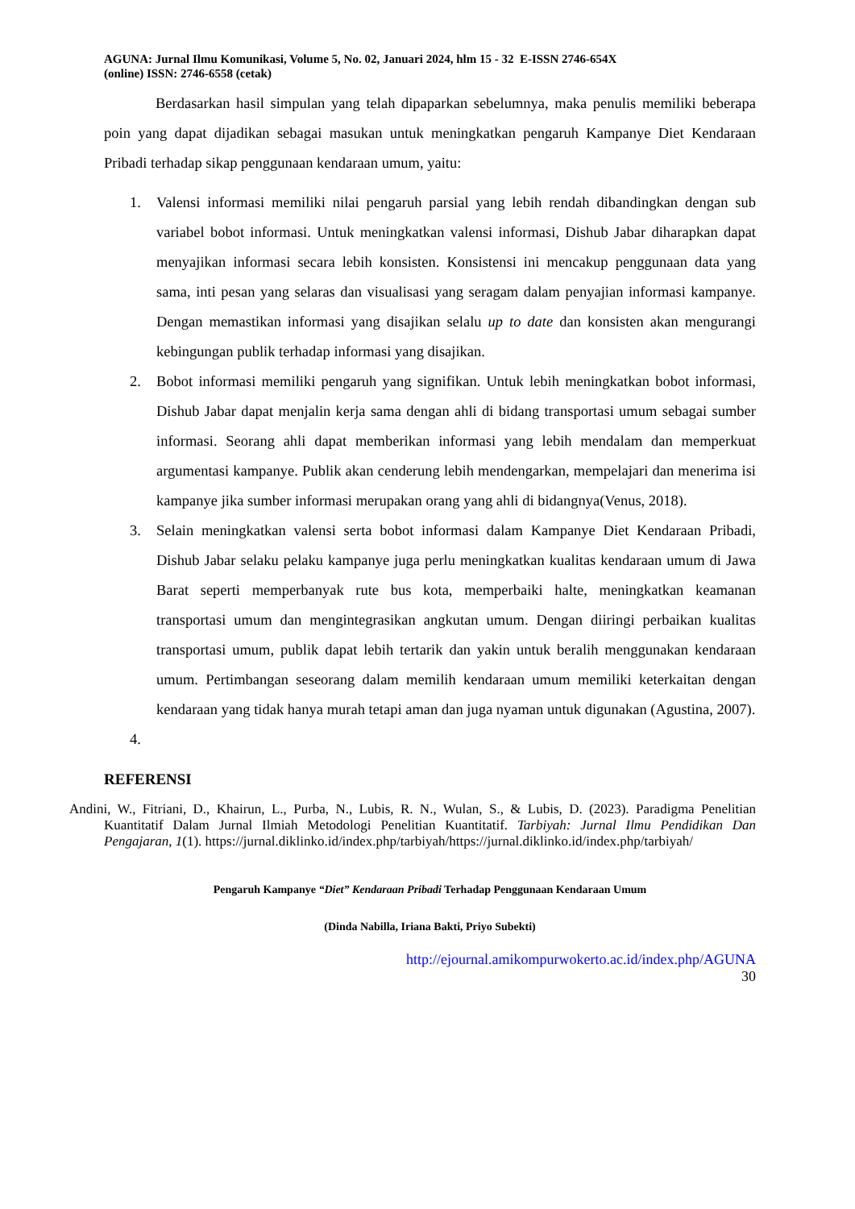AGUNA: Jurnal Ilmu Komunikasi, Volume 5, No. 02, Januari 2024, hlm 15 - 32 E-ISSN 2746-654X
(online) ISSN: 2746-6558 (cetak)
Berdasarkan hasil simpulan yang telah dipaparkan sebelumnya, maka penulis memiliki beberapa poin yang dapat dijadikan sebagai masukan untuk meningkatkan pengaruh Kampanye Diet Kendaraan Pribadi terhadap sikap penggunaan kendaraan umum, yaitu:
1. Valensi informasi memiliki nilai pengaruh parsial yang lebih rendah dibandingkan dengan sub variabel bobot informasi. Untuk meningkatkan valensi informasi, Dishub Jabar diharapkan dapat menyajikan informasi secara lebih konsisten. Konsistensi ini mencakup penggunaan data yang sama, inti pesan yang selaras dan visualisasi yang seragam dalam penyajian informasi kampanye. Dengan memastikan informasi yang disajikan selalu up to date dan konsisten akan mengurangi kebingungan publik terhadap informasi yang disajikan.
2. Bobot informasi memiliki pengaruh yang signifikan. Untuk lebih meningkatkan bobot informasi, Dishub Jabar dapat menjalin kerja sama dengan ahli di bidang transportasi umum sebagai sumber informasi. Seorang ahli dapat memberikan informasi yang lebih mendalam dan memperkuat argumentasi kampanye. Publik akan cenderung lebih mendengarkan, mempelajari dan menerima isi kampanye jika sumber informasi merupakan orang yang ahli di bidangnya(Venus, 2018).
3. Selain meningkatkan valensi serta bobot informasi dalam Kampanye Diet Kendaraan Pribadi, Dishub Jabar selaku pelaku kampanye juga perlu meningkatkan kualitas kendaraan umum di Jawa Barat seperti memperbanyak rute bus kota, memperbaiki halte, meningkatkan keamanan transportasi umum dan mengintegrasikan angkutan umum. Dengan diiringi perbaikan kualitas transportasi umum, publik dapat lebih tertarik dan yakin untuk beralih menggunakan kendaraan umum. Pertimbangan seseorang dalam memilih kendaraan umum memiliki keterkaitan dengan kendaraan yang tidak hanya murah tetapi aman dan juga nyaman untuk digunakan (Agustina, 2007).
4.
REFERENSI
Andini, W., Fitriani, D., Khairun, L., Purba, N., Lubis, R. N., Wulan, S., & Lubis, D. (2023). Paradigma Penelitian Kuantitatif Dalam Jurnal Ilmiah Metodologi Penelitian Kuantitatif. Tarbiyah: Jurnal Ilmu Pendidikan Dan Pengajaran, 1(1). https://jurnal.diklinko.id/index.php/tarbiyah/https://jurnal.diklinko.id/index.php/tarbiyah/
Pengaruh Kampanye “Diet” Kendaraan Pribadi Terhadap Penggunaan Kendaraan Umum
(Dinda Nabilla, Iriana Bakti, Priyo Subekti)
http://ejournal.amikompurwokerto.ac.id/index.php/AGUNA
30